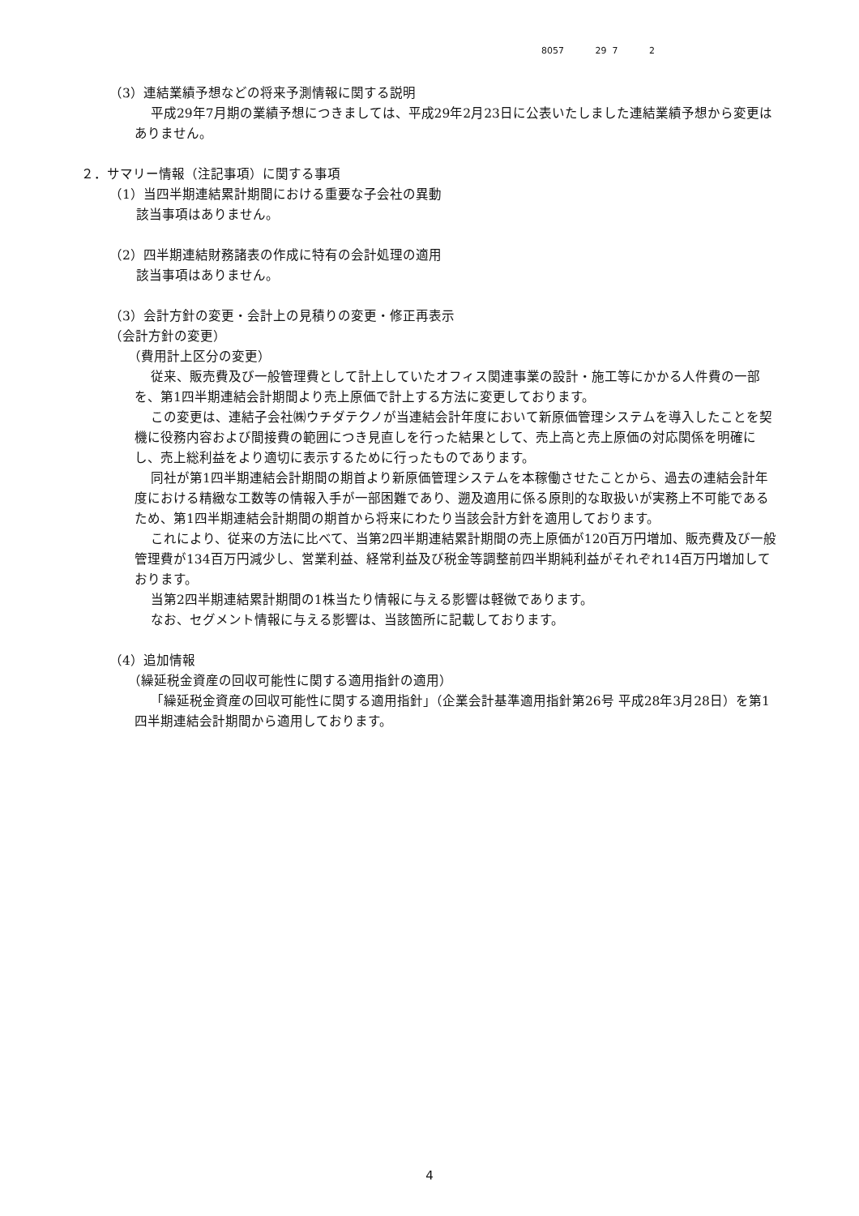8057 29 7 2
（3）連結業績予想などの将来予測情報に関する説明
平成29年7月期の業績予想につきましては、平成29年2月23日に公表いたしました連結業績予想から変更はありません。
２．サマリー情報（注記事項）に関する事項
（1）当四半期連結累計期間における重要な子会社の異動
該当事項はありません。
（2）四半期連結財務諸表の作成に特有の会計処理の適用
該当事項はありません。
（3）会計方針の変更・会計上の見積りの変更・修正再表示
（会計方針の変更）
（費用計上区分の変更）
従来、販売費及び一般管理費として計上していたオフィス関連事業の設計・施工等にかかる人件費の一部を、第1四半期連結会計期間より売上原価で計上する方法に変更しております。
この変更は、連結子会社㈱ウチダテクノが当連結会計年度において新原価管理システムを導入したことを契機に役務内容および間接費の範囲につき見直しを行った結果として、売上高と売上原価の対応関係を明確にし、売上総利益をより適切に表示するために行ったものであります。
同社が第1四半期連結会計期間の期首より新原価管理システムを本稼働させたことから、過去の連結会計年度における精緻な工数等の情報入手が一部困難であり、遡及適用に係る原則的な取扱いが実務上不可能であるため、第1四半期連結会計期間の期首から将来にわたり当該会計方針を適用しております。
これにより、従来の方法に比べて、当第2四半期連結累計期間の売上原価が120百万円増加、販売費及び一般管理費が134百万円減少し、営業利益、経常利益及び税金等調整前四半期純利益がそれぞれ14百万円増加しております。
当第2四半期連結累計期間の1株当たり情報に与える影響は軽微であります。
なお、セグメント情報に与える影響は、当該箇所に記載しております。
（4）追加情報
（繰延税金資産の回収可能性に関する適用指針の適用）
「繰延税金資産の回収可能性に関する適用指針」（企業会計基準適用指針第26号 平成28年3月28日）を第1四半期連結会計期間から適用しております。
4